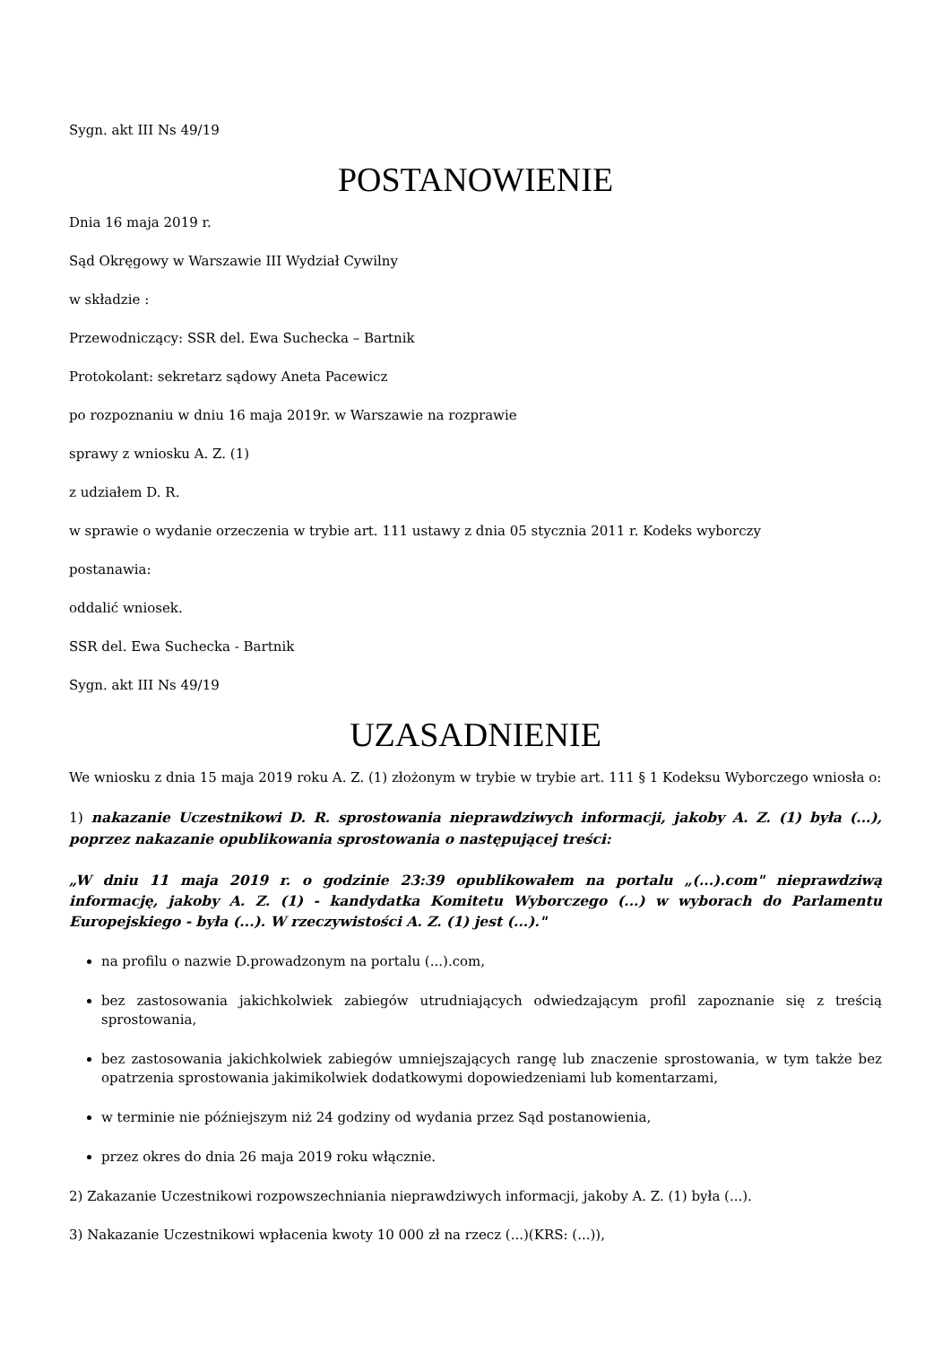Sygn. akt III Ns 49/19
POSTANOWIENIE
Dnia 16 maja 2019 r.
Sąd Okręgowy w Warszawie III Wydział Cywilny
w składzie :
Przewodniczący: SSR del. Ewa Suchecka – Bartnik
Protokolant: sekretarz sądowy Aneta Pacewicz
po rozpoznaniu w dniu 16 maja 2019r. w Warszawie na rozprawie
sprawy z wniosku A. Z. (1)
z udziałem D. R.
w sprawie o wydanie orzeczenia w trybie art. 111 ustawy z dnia 05 stycznia 2011 r. Kodeks wyborczy
postanawia:
oddalić wniosek.
SSR del. Ewa Suchecka - Bartnik
Sygn. akt III Ns 49/19
UZASADNIENIE
We wniosku z dnia 15 maja 2019 roku A. Z. (1) złożonym w trybie w trybie art. 111 § 1 Kodeksu Wyborczego wniosła o:
1) nakazanie Uczestnikowi D. R. sprostowania nieprawdziwych informacji, jakoby A. Z. (1) była (...), poprzez nakazanie opublikowania sprostowania o następującej treści:
„W dniu 11 maja 2019 r. o godzinie 23:39 opublikowałem na portalu „(...).com" nieprawdziwą informację, jakoby A. Z. (1) - kandydatka Komitetu Wyborczego (...) w wyborach do Parlamentu Europejskiego - była (...). W rzeczywistości A. Z. (1) jest (...)."
na profilu o nazwie D.prowadzonym na portalu (...).com,
bez zastosowania jakichkolwiek zabiegów utrudniających odwiedzającym profil zapoznanie się z treścią sprostowania,
bez zastosowania jakichkolwiek zabiegów umniejszających rangę lub znaczenie sprostowania, w tym także bez opatrzenia sprostowania jakimikolwiek dodatkowymi dopowiedzeniami lub komentarzami,
w terminie nie późniejszym niż 24 godziny od wydania przez Sąd postanowienia,
przez okres do dnia 26 maja 2019 roku włącznie.
2) Zakazanie Uczestnikowi rozpowszechniania nieprawdziwych informacji, jakoby A. Z. (1) była (...).
3) Nakazanie Uczestnikowi wpłacenia kwoty 10 000 zł na rzecz (...)(KRS: (...)),